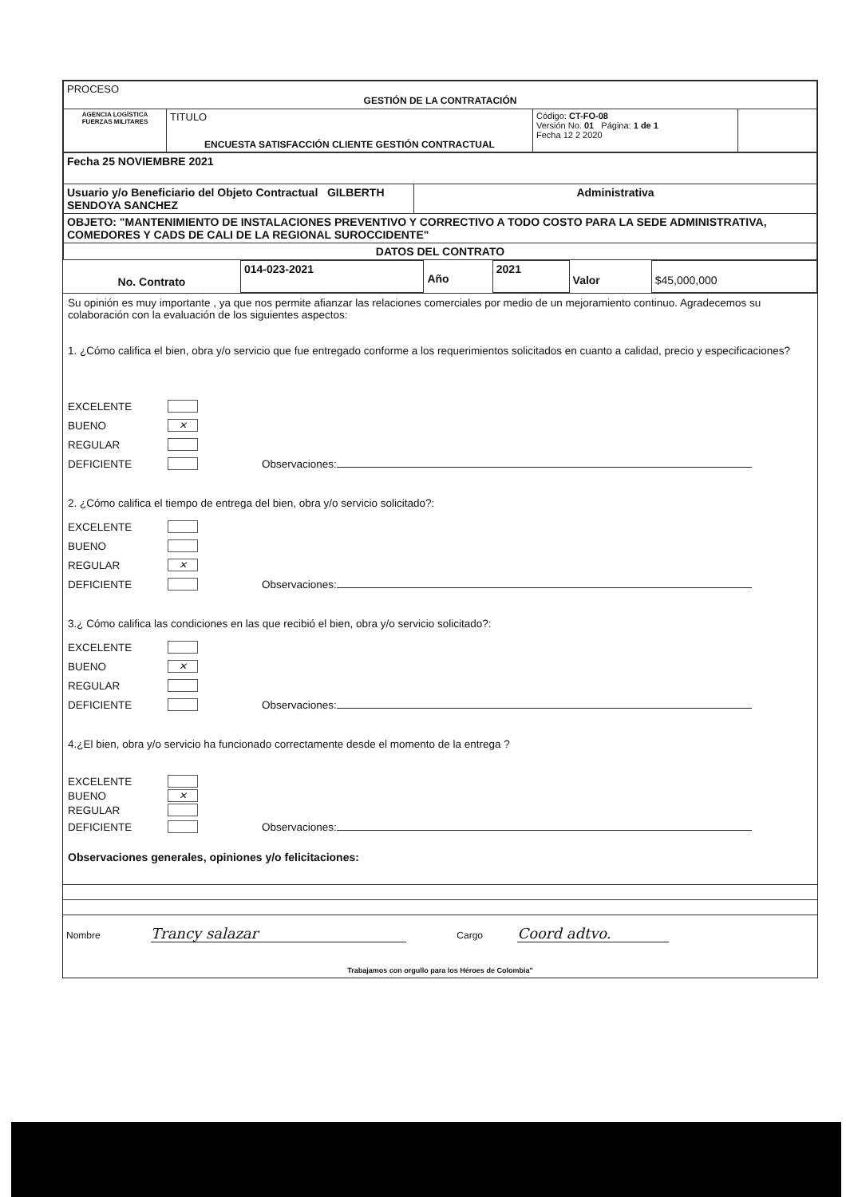| PROCESO GESTIÓN DE LA CONTRATACIÓN | | | |
| AGENCIA LOGÍSTICA FUERZAS MILITARES | TITULO ENCUESTA SATISFACCIÓN CLIENTE GESTIÓN CONTRACTUAL | Código: CT-FO-08 Versión No. 01 Página: 1 de 1 Fecha 12 2 2020 | |
| Fecha 25 NOVIEMBRE 2021 | |
| Usuario y/o Beneficiario del Objeto Contractual GILBERTH SENDOYA SANCHEZ | Administrativa |
| OBJETO: "MANTENIMIENTO DE INSTALACIONES PREVENTIVO Y CORRECTIVO A TODO COSTO PARA LA SEDE ADMINISTRATIVA, COMEDORES Y CADS DE CALI DE LA REGIONAL SUROCCIDENTE" | |
| DATOS DEL CONTRATO | |
| No. Contrato | 014-023-2021 | Año | 2021 | Valor | $45,000,000 |
Su opinión es muy importante , ya que nos permite afianzar las relaciones comerciales por medio de un mejoramiento continuo. Agradecemos su colaboración con la evaluación de los siguientes aspectos:
1. ¿Cómo califica el bien, obra y/o servicio que fue entregado conforme a los requerimientos solicitados en cuanto a calidad, precio y especificaciones?
EXCELENTE
BUENO ✕
REGULAR
DEFICIENTE Observaciones:
2. ¿Cómo califica el tiempo de entrega del bien, obra y/o servicio solicitado?:
EXCELENTE
BUENO
REGULAR ✕
DEFICIENTE Observaciones:
3.¿ Cómo califica las condiciones en las que recibió el bien, obra y/o servicio solicitado?:
EXCELENTE
BUENO ✕
REGULAR
DEFICIENTE Observaciones:
4.¿El bien, obra y/o servicio ha funcionado correctamente desde el momento de la entrega ?
EXCELENTE
BUENO ✕
REGULAR
DEFICIENTE Observaciones:
Observaciones generales, opiniones y/o felicitaciones:
Nombre Trancy salazar Cargo Coord adtvo.
Trabajamos con orgullo para los Héroes de Colombia"